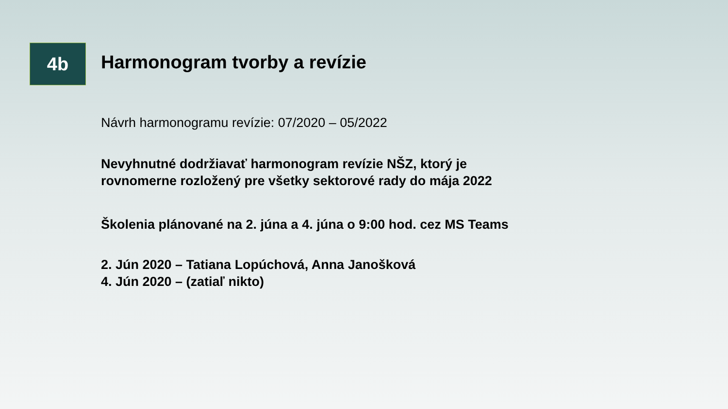4b
Harmonogram tvorby a revízie
Návrh harmonogramu revízie: 07/2020 – 05/2022
Nevyhnutné dodržiavať harmonogram revízie NŠZ, ktorý je
rovnomerne rozložený pre všetky sektorové rady do mája 2022
Školenia plánované na 2. júna a 4. júna o 9:00 hod. cez MS Teams
2. Jún 2020 – Tatiana Lopúchová, Anna Janošková
4. Jún 2020 – (zatiaľ nikto)